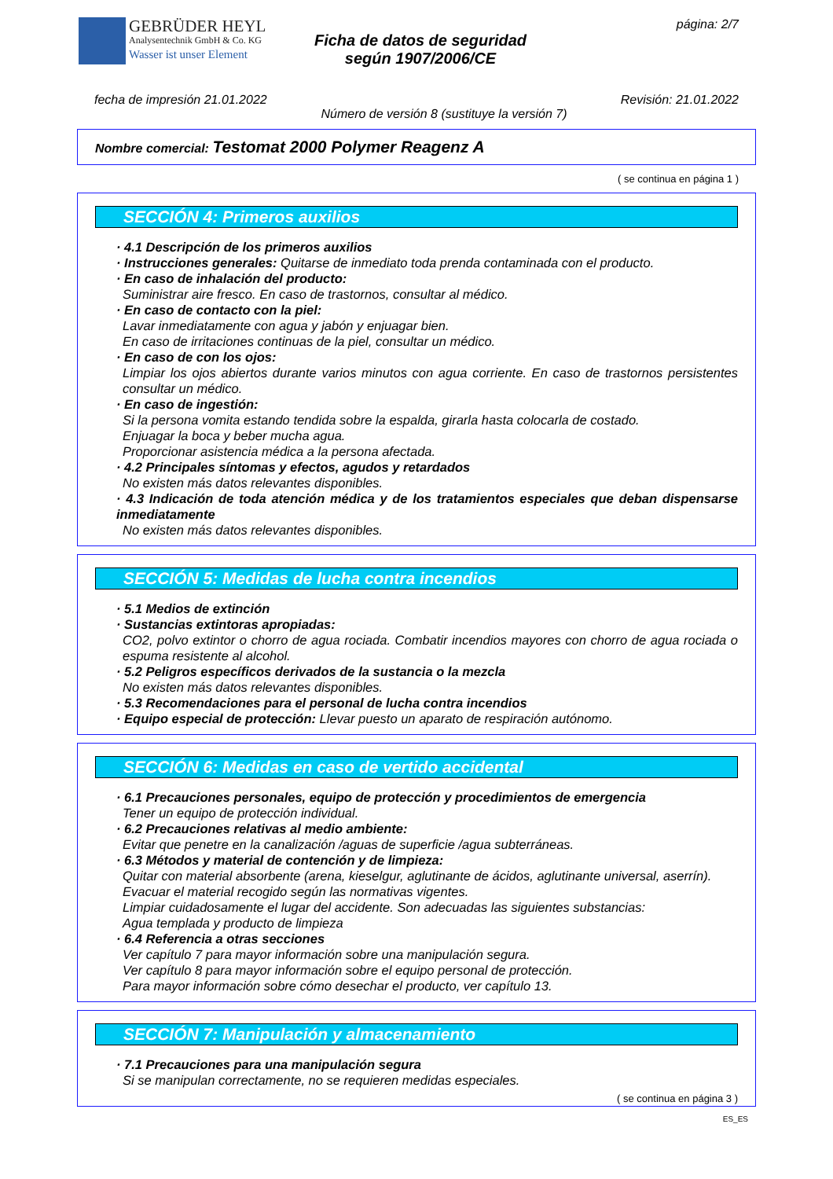GEBRÜDER HEYL
Analysentechnik GmbH & Co. KG
Wasser ist unser Element
Ficha de datos de seguridad
según 1907/2006/CE
página: 2/7
fecha de impresión 21.01.2022 Revisión: 21.01.2022
Número de versión 8 (sustituye la versión 7)
Nombre comercial: Testomat 2000 Polymer Reagenz A
( se continua en página 1 )
SECCIÓN 4: Primeros auxilios
· 4.1 Descripción de los primeros auxilios
· Instrucciones generales: Quitarse de inmediato toda prenda contaminada con el producto.
· En caso de inhalación del producto:
Suministrar aire fresco. En caso de trastornos, consultar al médico.
· En caso de contacto con la piel:
Lavar inmediatamente con agua y jabón y enjuagar bien.
En caso de irritaciones continuas de la piel, consultar un médico.
· En caso de con los ojos:
Limpiar los ojos abiertos durante varios minutos con agua corriente. En caso de trastornos persistentes consultar un médico.
· En caso de ingestión:
Si la persona vomita estando tendida sobre la espalda, girarla hasta colocarla de costado.
Enjuagar la boca y beber mucha agua.
Proporcionar asistencia médica a la persona afectada.
· 4.2 Principales síntomas y efectos, agudos y retardados
No existen más datos relevantes disponibles.
· 4.3 Indicación de toda atención médica y de los tratamientos especiales que deban dispensarse inmediatamente
No existen más datos relevantes disponibles.
SECCIÓN 5: Medidas de lucha contra incendios
· 5.1 Medios de extinción
· Sustancias extintoras apropiadas:
CO2, polvo extintor o chorro de agua rociada. Combatir incendios mayores con chorro de agua rociada o espuma resistente al alcohol.
· 5.2 Peligros específicos derivados de la sustancia o la mezcla
No existen más datos relevantes disponibles.
· 5.3 Recomendaciones para el personal de lucha contra incendios
· Equipo especial de protección: Llevar puesto un aparato de respiración autónomo.
SECCIÓN 6: Medidas en caso de vertido accidental
· 6.1 Precauciones personales, equipo de protección y procedimientos de emergencia
Tener un equipo de protección individual.
· 6.2 Precauciones relativas al medio ambiente:
Evitar que penetre en la canalización /aguas de superficie /agua subterráneas.
· 6.3 Métodos y material de contención y de limpieza:
Quitar con material absorbente (arena, kieselgur, aglutinante de ácidos, aglutinante universal, aserrín).
Evacuar el material recogido según las normativas vigentes.
Limpiar cuidadosamente el lugar del accidente. Son adecuadas las siguientes substancias:
Agua templada y producto de limpieza
· 6.4 Referencia a otras secciones
Ver capítulo 7 para mayor información sobre una manipulación segura.
Ver capítulo 8 para mayor información sobre el equipo personal de protección.
Para mayor información sobre cómo desechar el producto, ver capítulo 13.
SECCIÓN 7: Manipulación y almacenamiento
· 7.1 Precauciones para una manipulación segura
Si se manipulan correctamente, no se requieren medidas especiales.
( se continua en página 3 )
ES_ES